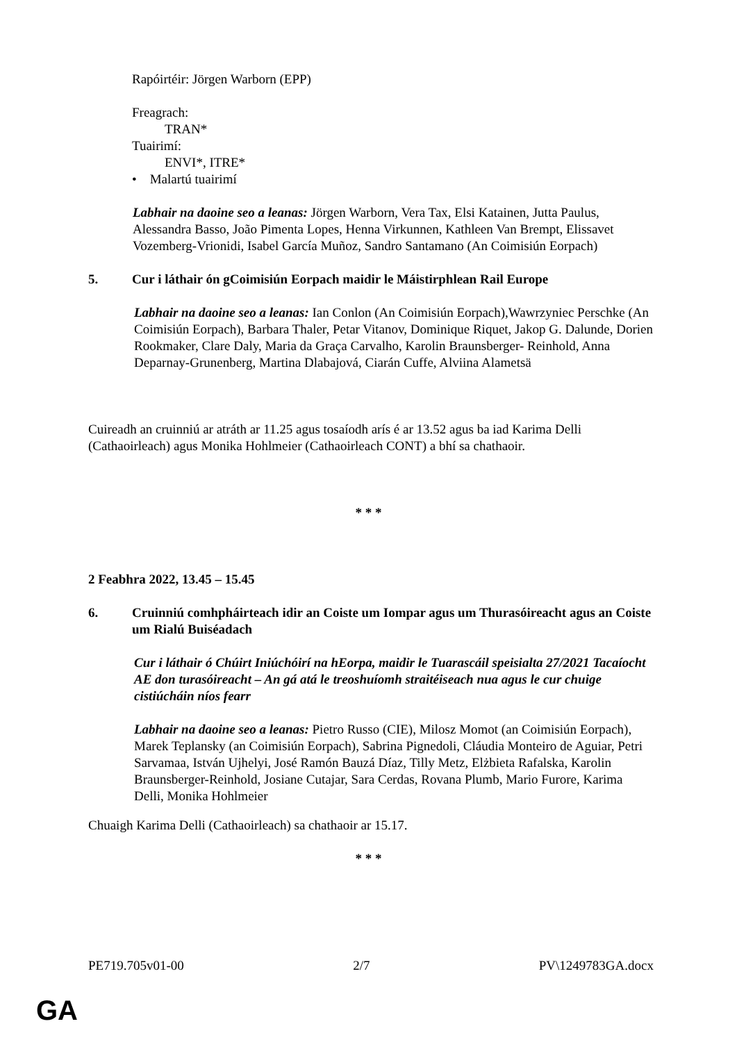Rapóirtéir: Jörgen Warborn (EPP)
Freagrach:
TRAN*
Tuairimí:
ENVI*, ITRE*
• Malartú tuairimí
Labhair na daoine seo a leanas: Jörgen Warborn, Vera Tax, Elsi Katainen, Jutta Paulus, Alessandra Basso, João Pimenta Lopes, Henna Virkunnen, Kathleen Van Brempt, Elissavet Vozemberg-Vrionidi, Isabel García Muñoz, Sandro Santamano (An Coimisiún Eorpach)
5. Cur i láthair ón gCoimisiún Eorpach maidir le Máistirphlean Rail Europe
Labhair na daoine seo a leanas: Ian Conlon (An Coimisiún Eorpach),Wawrzyniec Perschke (An Coimisiún Eorpach), Barbara Thaler, Petar Vitanov, Dominique Riquet, Jakop G. Dalunde, Dorien Rookmaker, Clare Daly, Maria da Graça Carvalho, Karolin Braunsberger- Reinhold, Anna Deparnay-Grunenberg, Martina Dlabajová, Ciarán Cuffe, Alviina Alametsä
Cuireadh an cruinniú ar atráth ar 11.25 agus tosaíodh arís é ar 13.52 agus ba iad Karima Delli (Cathaoirleach) agus Monika Hohlmeier (Cathaoirleach CONT) a bhí sa chathaoir.
* * *
2 Feabhra 2022, 13.45 – 15.45
6. Cruinniú comhpháirteach idir an Coiste um Iompar agus um Thurasóireacht agus an Coiste um Rialú Buiséadach
Cur i láthair ó Chúirt Iniúchóirí na hEorpa, maidir le Tuarascáil speisialta 27/2021 Tacaíocht AE don turasóireacht – An gá atá le treoshuíomh straitéiseach nua agus le cur chuige cistiúcháin níos fearr
Labhair na daoine seo a leanas: Pietro Russo (CIE), Milosz Momot (an Coimisiún Eorpach), Marek Teplansky (an Coimisiún Eorpach), Sabrina Pignedoli, Cláudia Monteiro de Aguiar, Petri Sarvamaa, István Ujhelyi, José Ramón Bauzá Díaz, Tilly Metz, Elżbieta Rafalska, Karolin Braunsberger-Reinhold, Josiane Cutajar, Sara Cerdas, Rovana Plumb, Mario Furore, Karima Delli, Monika Hohlmeier
Chuaigh Karima Delli (Cathaoirleach) sa chathaoir ar 15.17.
* * *
PE719.705v01-00 2/7 PV\1249783GA.docx
GA